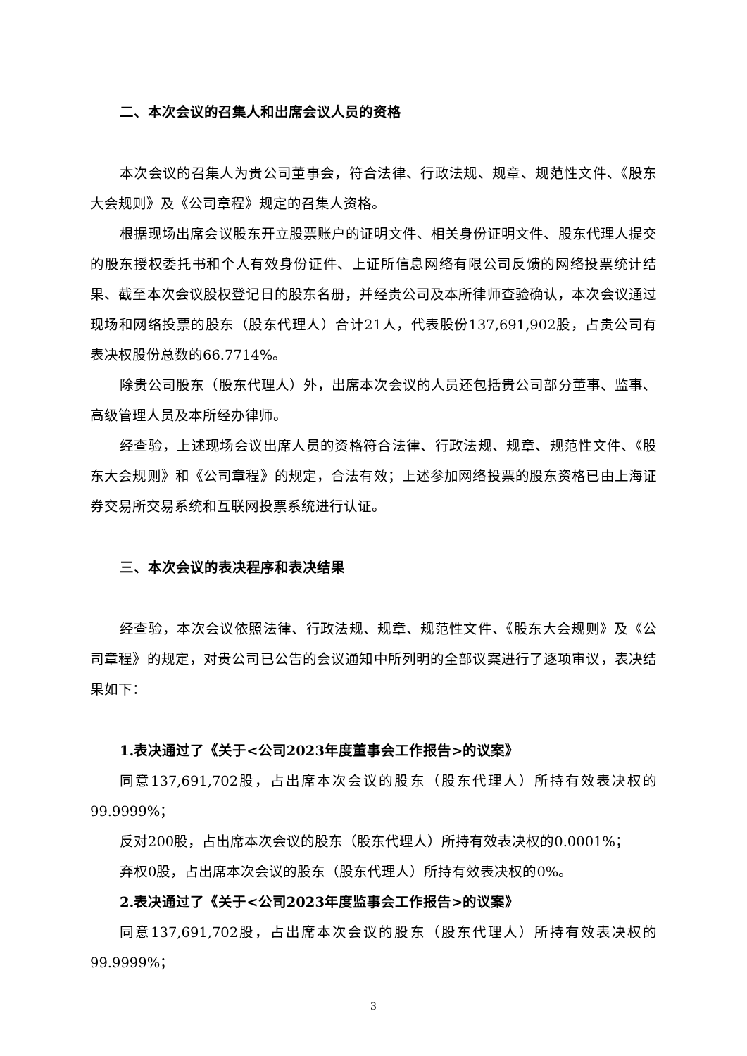二、本次会议的召集人和出席会议人员的资格
本次会议的召集人为贵公司董事会，符合法律、行政法规、规章、规范性文件、《股东大会规则》及《公司章程》规定的召集人资格。
根据现场出席会议股东开立股票账户的证明文件、相关身份证明文件、股东代理人提交的股东授权委托书和个人有效身份证件、上证所信息网络有限公司反馈的网络投票统计结果、截至本次会议股权登记日的股东名册，并经贵公司及本所律师查验确认，本次会议通过现场和网络投票的股东（股东代理人）合计21人，代表股份137,691,902股，占贵公司有表决权股份总数的66.7714%。
除贵公司股东（股东代理人）外，出席本次会议的人员还包括贵公司部分董事、监事、高级管理人员及本所经办律师。
经查验，上述现场会议出席人员的资格符合法律、行政法规、规章、规范性文件、《股东大会规则》和《公司章程》的规定，合法有效；上述参加网络投票的股东资格已由上海证券交易所交易系统和互联网投票系统进行认证。
三、本次会议的表决程序和表决结果
经查验，本次会议依照法律、行政法规、规章、规范性文件、《股东大会规则》及《公司章程》的规定，对贵公司已公告的会议通知中所列明的全部议案进行了逐项审议，表决结果如下：
1.表决通过了《关于<公司2023年度董事会工作报告>的议案》
同意137,691,702股，占出席本次会议的股东（股东代理人）所持有效表决权的99.9999%；
反对200股，占出席本次会议的股东（股东代理人）所持有效表决权的0.0001%；
弃权0股，占出席本次会议的股东（股东代理人）所持有效表决权的0%。
2.表决通过了《关于<公司2023年度监事会工作报告>的议案》
同意137,691,702股，占出席本次会议的股东（股东代理人）所持有效表决权的99.9999%；
3